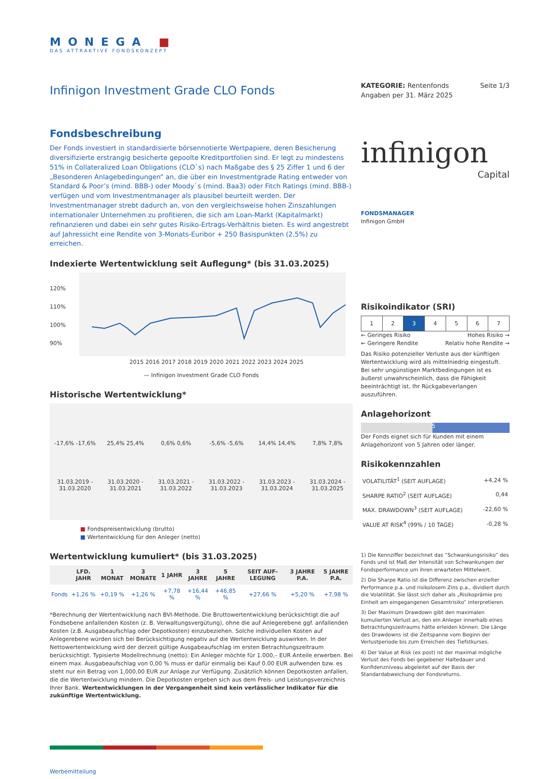MONEGA ■
DAS ATTRAKTIVE FONDSKONZEPT
Infinigon Investment Grade CLO Fonds
Fondsbeschreibung
Der Fonds investiert in standardisierte börsennotierte Wertpapiere, deren Besicherung diversifizierte erstrangig besicherte gepoolte Kreditportfolien sind. Er legt zu mindestens 51% in Collateralized Loan Obligations (CLO`s) nach Maßgabe des § 25 Ziffer 1 und 6 der „Besonderen Anlagebedingungen“ an, die über ein Investmentgrade Rating entweder von Standard & Poor’s (mind. BBB-) oder Moody`s (mind. Baa3) oder Fitch Ratings (mind. BBB-) verfügen und vom Investmentmanager als plausibel beurteilt werden. Der Investmentmanager strebt dadurch an, von den vergleichsweise hohen Zinszahlungen internationaler Unternehmen zu profitieren, die sich am Loan-Markt (Kapitalmarkt) refinanzieren und dabei ein sehr gutes Risiko-Ertrags-Verhältnis bieten. Es wird angestrebt auf Jahressicht eine Rendite von 3-Monats-Euribor + 250 Basispunkten (2,5%) zu erreichen.
Indexierte Wertentwicklung seit Auflegung* (bis 31.03.2025)
120%
110%
100%
90%
2015 2016 2017 2018 2019 2020 2021 2022 2023 2024 2025
— Infinigon Investment Grade CLO Fonds
Historische Wertentwicklung*
| -17,6% -17,6% | 25,4% 25,4% | 0,6% 0,6% | -5,6% -5,6% | 14,4% 14,4% | 7,8% 7,8% |
| 31.03.2019 - 31.03.2020 | 31.03.2020 - 31.03.2021 | 31.03.2021 - 31.03.2022 | 31.03.2022 - 31.03.2023 | 31.03.2023 - 31.03.2024 | 31.03.2024 - 31.03.2025 |
■ Fondspreisentwicklung (brutto)
■ Wertentwicklung für den Anleger (netto)
Wertentwicklung kumuliert* (bis 31.03.2025)
| | LFD. JAHR | 1 MONAT | 3 MONATE | 1 JAHR | 3 JAHRE | 5 JAHRE | SEIT AUF-LEGUNG | 3 JAHRE P.A. | 5 JAHRE P.A. |
| --- | --- | --- | --- | --- | --- | --- | --- | --- | --- |
| Fonds | +1,26 % | +0,19 % | +1,26 % | +7,78 % | +16,44 % | +46,85 % | +27,66 % | +5,20 % | +7,98 % |
*Berechnung der Wertentwicklung nach BVI-Methode. Die Bruttowertentwicklung berücksichtigt die auf Fondsebene anfallenden Kosten (z. B. Verwaltungsvergütung), ohne die auf Anlegerebene ggf. anfallenden Kosten (z.B. Ausgabeaufschlag oder Depotkosten) einzubeziehen. Solche individuellen Kosten auf Anlegerebene würden sich bei Berücksichtigung negativ auf die Wertentwicklung auswirken. In der Nettowertentwicklung wird der derzeit gültige Ausgabeaufschlag im ersten Betrachtungszeitraum berücksichtigt. Typisierte Modellrechnung (netto): Ein Anleger möchte für 1.000,– EUR Anteile erwerben. Bei einem max. Ausgabeaufschlag von 0,00 % muss er dafür einmalig bei Kauf 0.00 EUR aufwenden bzw. es steht nur ein Betrag von 1,000,00 EUR zur Anlage zur Verfügung. Zusätzlich können Depotkosten anfallen, die die Wertentwicklung mindern. Die Depotkosten ergeben sich aus dem Preis- und Leistungsverzeichnis Ihrer Bank. Wertentwicklungen in der Vergangenheit sind kein verlässlicher Indikator für die zukünftige Wertentwicklung.
Werbemitteilung
KATEGORIE: Rentenfonds Seite 1/3
Angaben per 31. März 2025
infinigon
Capital
FONDSMANAGER
Infinigon GmbH
Risikoindikator (SRI)
| 1 | 2 | 3 | 4 | 5 | 6 | 7 |
← Geringes Risiko Hohes Risiko →
← Geringere Rendite Relativ hohe Rendite →
Das Risiko potenzieller Verluste aus der künftigen Wertentwicklung wird als mittelniedrig eingestuft. Bei sehr ungünstigen Marktbedingungen ist es äußerst unwahrscheinlich, dass die Fähigkeit beeinträchtigt ist, Ihr Rückgabeverlangen auszuführen.
Anlagehorizont
5
Der Fonds eignet sich für Kunden mit einem Anlagehorizont von 5 Jahren oder länger.
Risikokennzahlen
| VOLATILITÄT<sup>1</sup> (SEIT AUFLAGE) | +4,24 % |
| SHARPE RATIO<sup>2</sup> (SEIT AUFLAGE) | 0,44 |
| MAX. DRAWDOWN<sup>3</sup> (SEIT AUFLAGE) | -22,60 % |
| VALUE AT RISK<sup>4</sup> (99% / 10 TAGE) | -0,28 % |
1) Die Kennziffer bezeichnet das “Schwankungsrisiko” des Fonds und ist Maß der Intensität von Schwankungen der Fondsperformance um ihren erwarteten Mittelwert.
2) Die Sharpe Ratio ist die Differenz zwischen erzielter Performance p.a. und risikolosem Zins p.a., dividiert durch die Volatilität. Sie lässt sich daher als „Risikoprämie pro Einheit am eingegangenen Gesamtrisiko“ interpretieren.
3) Der Maximum Drawdown gibt den maximalen kumulierten Verlust an, den ein Anleger innerhalb eines Betrachtungszeitraums hätte erleiden können. Die Länge des Drawdowns ist die Zeitspanne vom Beginn der Verlustperiode bis zum Erreichen des Tiefstkurses.
4) Der Value at Risk (ex post) ist der maximal mögliche Verlust des Fonds bei gegebener Haltedauer und Konfidenzniveau abgeleitet auf der Basis der Standardabweichung der Fondsreturns.